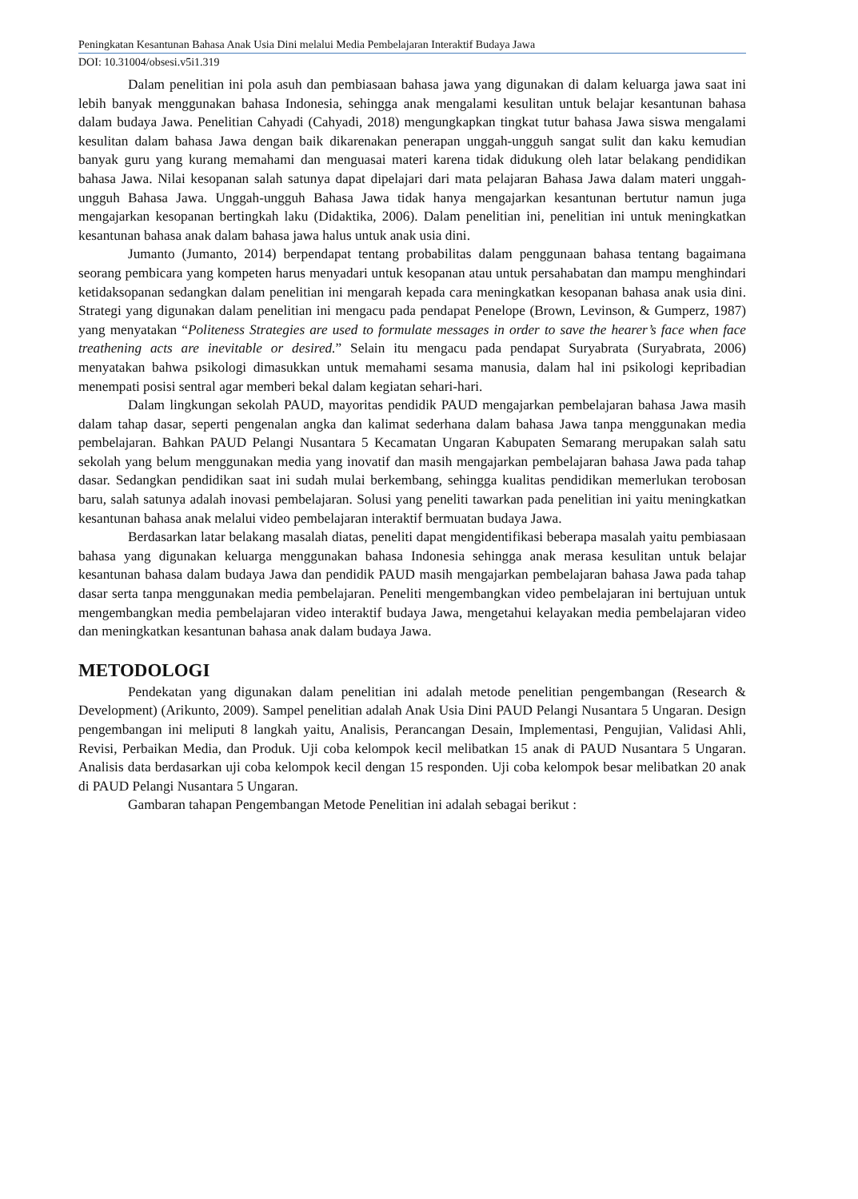Peningkatan Kesantunan Bahasa Anak Usia Dini melalui Media Pembelajaran Interaktif Budaya Jawa
DOI: 10.31004/obsesi.v5i1.319
Dalam penelitian ini pola asuh dan pembiasaan bahasa jawa yang digunakan di dalam keluarga jawa saat ini lebih banyak menggunakan bahasa Indonesia, sehingga anak mengalami kesulitan untuk belajar kesantunan bahasa dalam budaya Jawa. Penelitian Cahyadi (Cahyadi, 2018) mengungkapkan tingkat tutur bahasa Jawa siswa mengalami kesulitan dalam bahasa Jawa dengan baik dikarenakan penerapan unggah-ungguh sangat sulit dan kaku kemudian banyak guru yang kurang memahami dan menguasai materi karena tidak didukung oleh latar belakang pendidikan bahasa Jawa. Nilai kesopanan salah satunya dapat dipelajari dari mata pelajaran Bahasa Jawa dalam materi unggah-ungguh Bahasa Jawa. Unggah-ungguh Bahasa Jawa tidak hanya mengajarkan kesantunan bertutur namun juga mengajarkan kesopanan bertingkah laku (Didaktika, 2006). Dalam penelitian ini, penelitian ini untuk meningkatkan kesantunan bahasa anak dalam bahasa jawa halus untuk anak usia dini.
Jumanto (Jumanto, 2014) berpendapat tentang probabilitas dalam penggunaan bahasa tentang bagaimana seorang pembicara yang kompeten harus menyadari untuk kesopanan atau untuk persahabatan dan mampu menghindari ketidaksopanan sedangkan dalam penelitian ini mengarah kepada cara meningkatkan kesopanan bahasa anak usia dini. Strategi yang digunakan dalam penelitian ini mengacu pada pendapat Penelope (Brown, Levinson, & Gumperz, 1987) yang menyatakan “Politeness Strategies are used to formulate messages in order to save the hearer’s face when face treathening acts are inevitable or desired.” Selain itu mengacu pada pendapat Suryabrata (Suryabrata, 2006) menyatakan bahwa psikologi dimasukkan untuk memahami sesama manusia, dalam hal ini psikologi kepribadian menempati posisi sentral agar memberi bekal dalam kegiatan sehari-hari.
Dalam lingkungan sekolah PAUD, mayoritas pendidik PAUD mengajarkan pembelajaran bahasa Jawa masih dalam tahap dasar, seperti pengenalan angka dan kalimat sederhana dalam bahasa Jawa tanpa menggunakan media pembelajaran. Bahkan PAUD Pelangi Nusantara 5 Kecamatan Ungaran Kabupaten Semarang merupakan salah satu sekolah yang belum menggunakan media yang inovatif dan masih mengajarkan pembelajaran bahasa Jawa pada tahap dasar. Sedangkan pendidikan saat ini sudah mulai berkembang, sehingga kualitas pendidikan memerlukan terobosan baru, salah satunya adalah inovasi pembelajaran. Solusi yang peneliti tawarkan pada penelitian ini yaitu meningkatkan kesantunan bahasa anak melalui video pembelajaran interaktif bermuatan budaya Jawa.
Berdasarkan latar belakang masalah diatas, peneliti dapat mengidentifikasi beberapa masalah yaitu pembiasaan bahasa yang digunakan keluarga menggunakan bahasa Indonesia sehingga anak merasa kesulitan untuk belajar kesantunan bahasa dalam budaya Jawa dan pendidik PAUD masih mengajarkan pembelajaran bahasa Jawa pada tahap dasar serta tanpa menggunakan media pembelajaran. Peneliti mengembangkan video pembelajaran ini bertujuan untuk mengembangkan media pembelajaran video interaktif budaya Jawa, mengetahui kelayakan media pembelajaran video dan meningkatkan kesantunan bahasa anak dalam budaya Jawa.
METODOLOGI
Pendekatan yang digunakan dalam penelitian ini adalah metode penelitian pengembangan (Research & Development) (Arikunto, 2009). Sampel penelitian adalah Anak Usia Dini PAUD Pelangi Nusantara 5 Ungaran. Design pengembangan ini meliputi 8 langkah yaitu, Analisis, Perancangan Desain, Implementasi, Pengujian, Validasi Ahli, Revisi, Perbaikan Media, dan Produk. Uji coba kelompok kecil melibatkan 15 anak di PAUD Nusantara 5 Ungaran. Analisis data berdasarkan uji coba kelompok kecil dengan 15 responden. Uji coba kelompok besar melibatkan 20 anak di PAUD Pelangi Nusantara 5 Ungaran.
Gambaran tahapan Pengembangan Metode Penelitian ini adalah sebagai berikut :